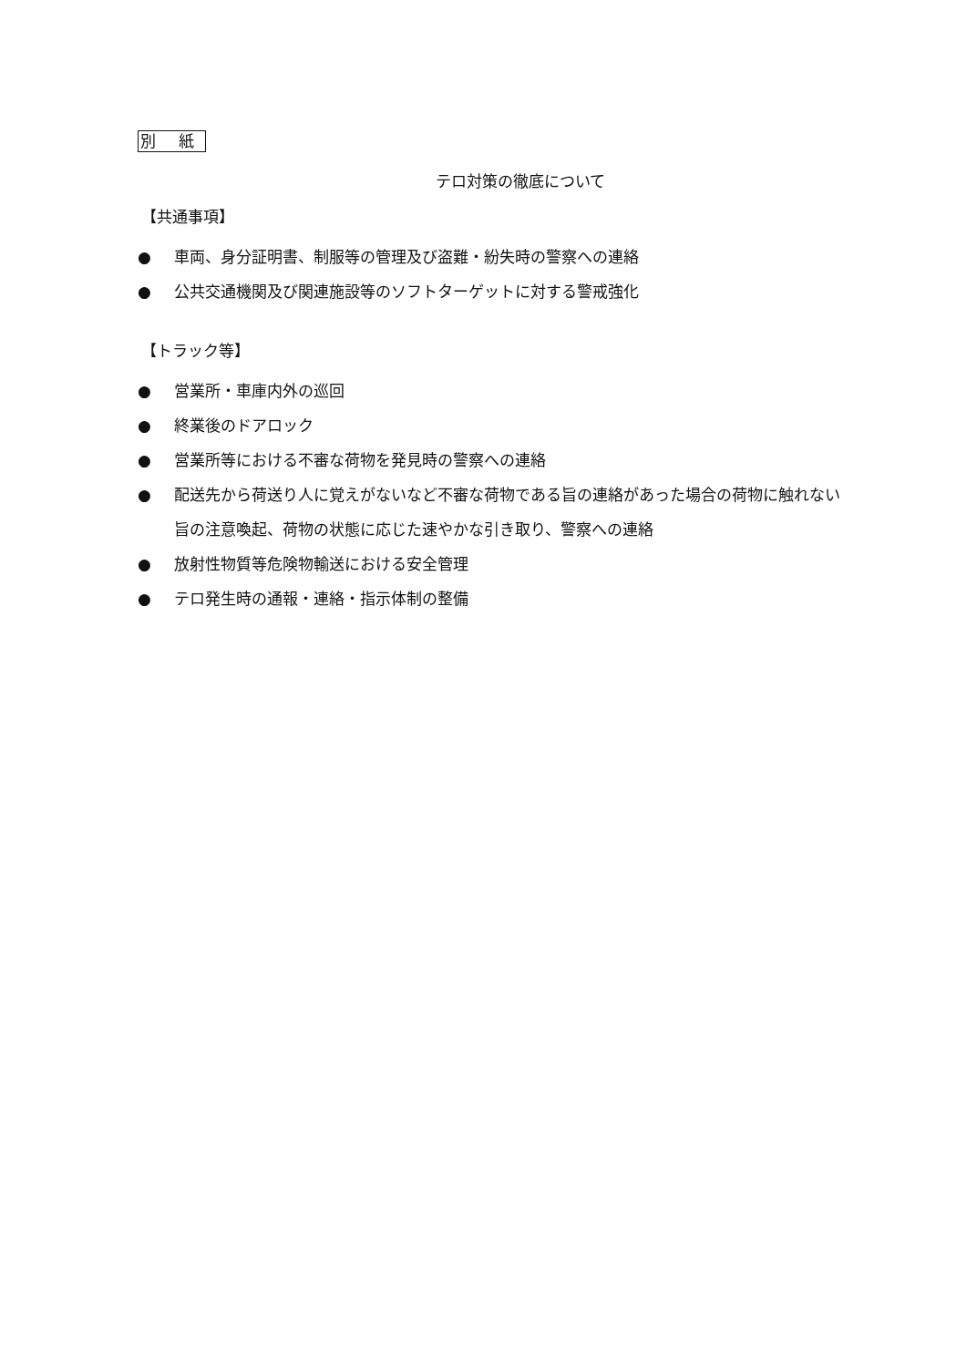別 紙
テロ対策の徹底について
【共通事項】
● 車両、身分証明書、制服等の管理及び盗難・紛失時の警察への連絡
● 公共交通機関及び関連施設等のソフトターゲットに対する警戒強化
【トラック等】
● 営業所・車庫内外の巡回
● 終業後のドアロック
● 営業所等における不審な荷物を発見時の警察への連絡
● 配送先から荷送り人に覚えがないなど不審な荷物である旨の連絡があった場合の荷物に触れない旨の注意喚起、荷物の状態に応じた速やかな引き取り、警察への連絡
● 放射性物質等危険物輸送における安全管理
● テロ発生時の通報・連絡・指示体制の整備